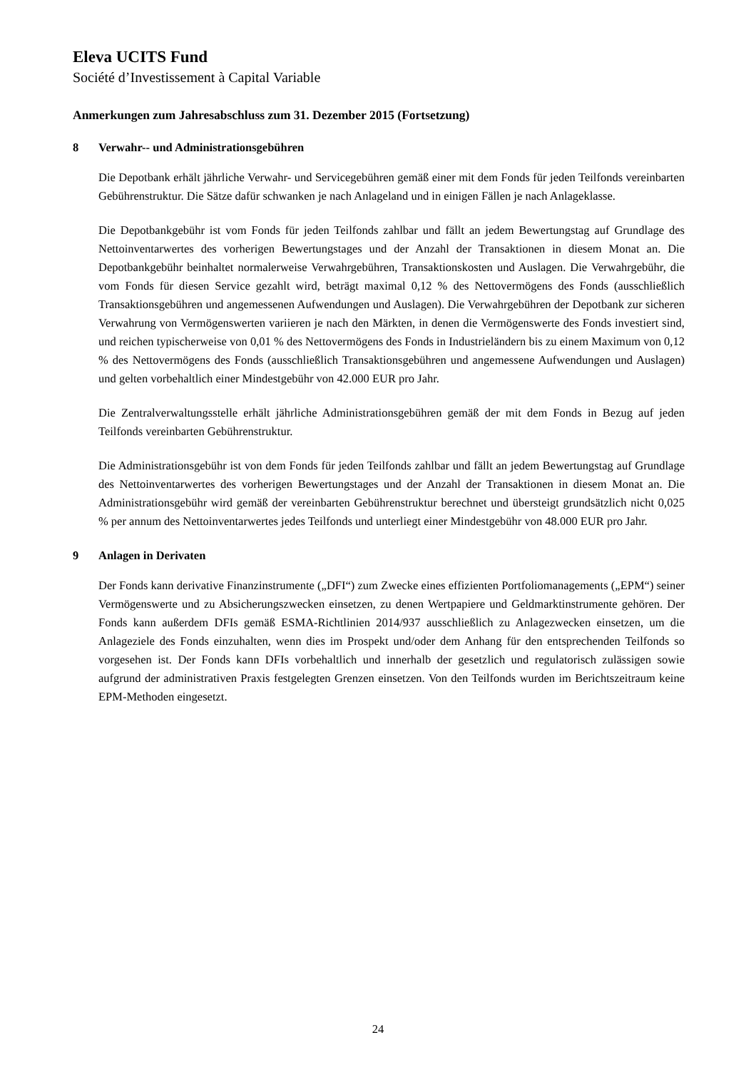Eleva UCITS Fund
Société d’Investissement à Capital Variable
Anmerkungen zum Jahresabschluss zum 31. Dezember 2015 (Fortsetzung)
8 Verwahr-- und Administrationsgebühren
Die Depotbank erhält jährliche Verwahr- und Servicegebühren gemäß einer mit dem Fonds für jeden Teilfonds vereinbarten Gebührenstruktur. Die Sätze dafür schwanken je nach Anlageland und in einigen Fällen je nach Anlageklasse.
Die Depotbankgebühr ist vom Fonds für jeden Teilfonds zahlbar und fällt an jedem Bewertungstag auf Grundlage des Nettoinventarwertes des vorherigen Bewertungstages und der Anzahl der Transaktionen in diesem Monat an. Die Depotbankgebühr beinhaltet normalerweise Verwahrgebühren, Transaktionskosten und Auslagen. Die Verwahrgebühr, die vom Fonds für diesen Service gezahlt wird, beträgt maximal 0,12 % des Nettovermögens des Fonds (ausschließlich Transaktionsgebühren und angemessenen Aufwendungen und Auslagen). Die Verwahrgebühren der Depotbank zur sicheren Verwahrung von Vermögenswerten variieren je nach den Märkten, in denen die Vermögenswerte des Fonds investiert sind, und reichen typischerweise von 0,01 % des Nettovermögens des Fonds in Industrieländern bis zu einem Maximum von 0,12 % des Nettovermögens des Fonds (ausschließlich Transaktionsgebühren und angemessene Aufwendungen und Auslagen) und gelten vorbehaltlich einer Mindestgebühr von 42.000 EUR pro Jahr.
Die Zentralverwaltungsstelle erhält jährliche Administrationsgebühren gemäß der mit dem Fonds in Bezug auf jeden Teilfonds vereinbarten Gebührenstruktur.
Die Administrationsgebühr ist von dem Fonds für jeden Teilfonds zahlbar und fällt an jedem Bewertungstag auf Grundlage des Nettoinventarwertes des vorherigen Bewertungstages und der Anzahl der Transaktionen in diesem Monat an. Die Administrationsgebühr wird gemäß der vereinbarten Gebührenstruktur berechnet und übersteigt grundsätzlich nicht 0,025 % per annum des Nettoinventarwertes jedes Teilfonds und unterliegt einer Mindestgebühr von 48.000 EUR pro Jahr.
9 Anlagen in Derivaten
Der Fonds kann derivative Finanzinstrumente („DFI“) zum Zwecke eines effizienten Portfoliomanagements („EPM“) seiner Vermögenswerte und zu Absicherungszwecken einsetzen, zu denen Wertpapiere und Geldmarktinstrumente gehören. Der Fonds kann außerdem DFIs gemäß ESMA-Richtlinien 2014/937 ausschließlich zu Anlagezwecken einsetzen, um die Anlageziele des Fonds einzuhalten, wenn dies im Prospekt und/oder dem Anhang für den entsprechenden Teilfonds so vorgesehen ist. Der Fonds kann DFIs vorbehaltlich und innerhalb der gesetzlich und regulatorisch zulässigen sowie aufgrund der administrativen Praxis festgelegten Grenzen einsetzen. Von den Teilfonds wurden im Berichtszeitraum keine EPM-Methoden eingesetzt.
24